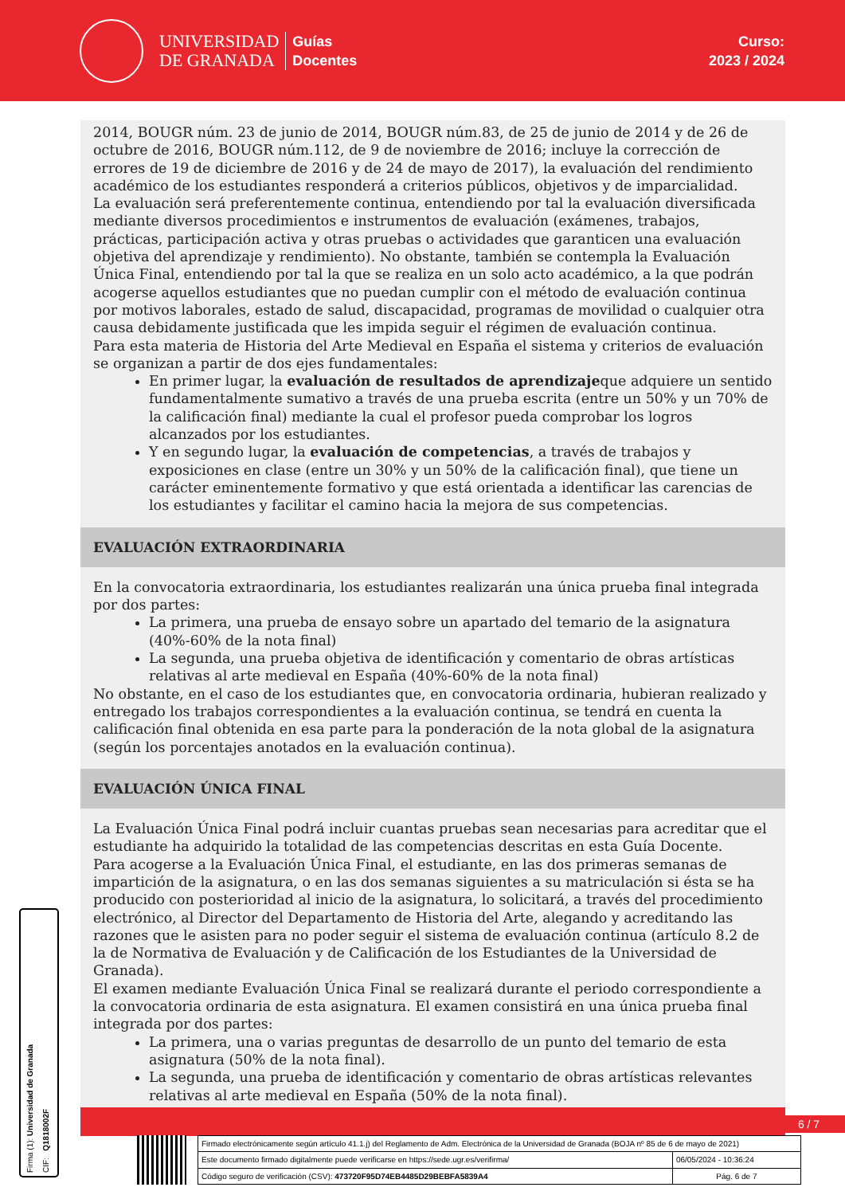UNIVERSIDAD
DE GRANADA
Guías
Docentes
Curso:
2023 / 2024
2014, BOUGR núm. 23 de junio de 2014, BOUGR núm.83, de 25 de junio de 2014 y de 26 de octubre de 2016, BOUGR núm.112, de 9 de noviembre de 2016; incluye la corrección de errores de 19 de diciembre de 2016 y de 24 de mayo de 2017), la evaluación del rendimiento académico de los estudiantes responderá a criterios públicos, objetivos y de imparcialidad.
La evaluación será preferentemente continua, entendiendo por tal la evaluación diversificada mediante diversos procedimientos e instrumentos de evaluación (exámenes, trabajos, prácticas, participación activa y otras pruebas o actividades que garanticen una evaluación objetiva del aprendizaje y rendimiento). No obstante, también se contempla la Evaluación Única Final, entendiendo por tal la que se realiza en un solo acto académico, a la que podrán acogerse aquellos estudiantes que no puedan cumplir con el método de evaluación continua por motivos laborales, estado de salud, discapacidad, programas de movilidad o cualquier otra causa debidamente justificada que les impida seguir el régimen de evaluación continua.
Para esta materia de Historia del Arte Medieval en España el sistema y criterios de evaluación se organizan a partir de dos ejes fundamentales:
En primer lugar, la evaluación de resultados de aprendizajeque adquiere un sentido fundamentalmente sumativo a través de una prueba escrita (entre un 50% y un 70% de la calificación final) mediante la cual el profesor pueda comprobar los logros alcanzados por los estudiantes.
Y en segundo lugar, la evaluación de competencias, a través de trabajos y exposiciones en clase (entre un 30% y un 50% de la calificación final), que tiene un carácter eminentemente formativo y que está orientada a identificar las carencias de los estudiantes y facilitar el camino hacia la mejora de sus competencias.
EVALUACIÓN EXTRAORDINARIA
En la convocatoria extraordinaria, los estudiantes realizarán una única prueba final integrada por dos partes:
La primera, una prueba de ensayo sobre un apartado del temario de la asignatura (40%-60% de la nota final)
La segunda, una prueba objetiva de identificación y comentario de obras artísticas relativas al arte medieval en España (40%-60% de la nota final)
No obstante, en el caso de los estudiantes que, en convocatoria ordinaria, hubieran realizado y entregado los trabajos correspondientes a la evaluación continua, se tendrá en cuenta la calificación final obtenida en esa parte para la ponderación de la nota global de la asignatura (según los porcentajes anotados en la evaluación continua).
EVALUACIÓN ÚNICA FINAL
La Evaluación Única Final podrá incluir cuantas pruebas sean necesarias para acreditar que el estudiante ha adquirido la totalidad de las competencias descritas en esta Guía Docente.
Para acogerse a la Evaluación Única Final, el estudiante, en las dos primeras semanas de impartición de la asignatura, o en las dos semanas siguientes a su matriculación si ésta se ha producido con posterioridad al inicio de la asignatura, lo solicitará, a través del procedimiento electrónico, al Director del Departamento de Historia del Arte, alegando y acreditando las razones que le asisten para no poder seguir el sistema de evaluación continua (artículo 8.2 de la de Normativa de Evaluación y de Calificación de los Estudiantes de la Universidad de Granada).
El examen mediante Evaluación Única Final se realizará durante el periodo correspondiente a la convocatoria ordinaria de esta asignatura. El examen consistirá en una única prueba final integrada por dos partes:
La primera, una o varias preguntas de desarrollo de un punto del temario de esta asignatura (50% de la nota final).
La segunda, una prueba de identificación y comentario de obras artísticas relevantes relativas al arte medieval en España (50% de la nota final).
6 / 7
Firma (1): Universidad de Granada CIF: Q1818002F
| Firmado electrónicamente según artículo 41.1.j) del Reglamento de Adm. Electrónica de la Universidad de Granada (BOJA nº 85 de 6 de mayo de 2021) | |
| Este documento firmado digitalmente puede verificarse en https://sede.ugr.es/verifirma/ | 06/05/2024 - 10:36:24 |
| Código seguro de verificación (CSV): 473720F95D74EB4485D29BEBFA5839A4 | Pág. 6 de 7 |